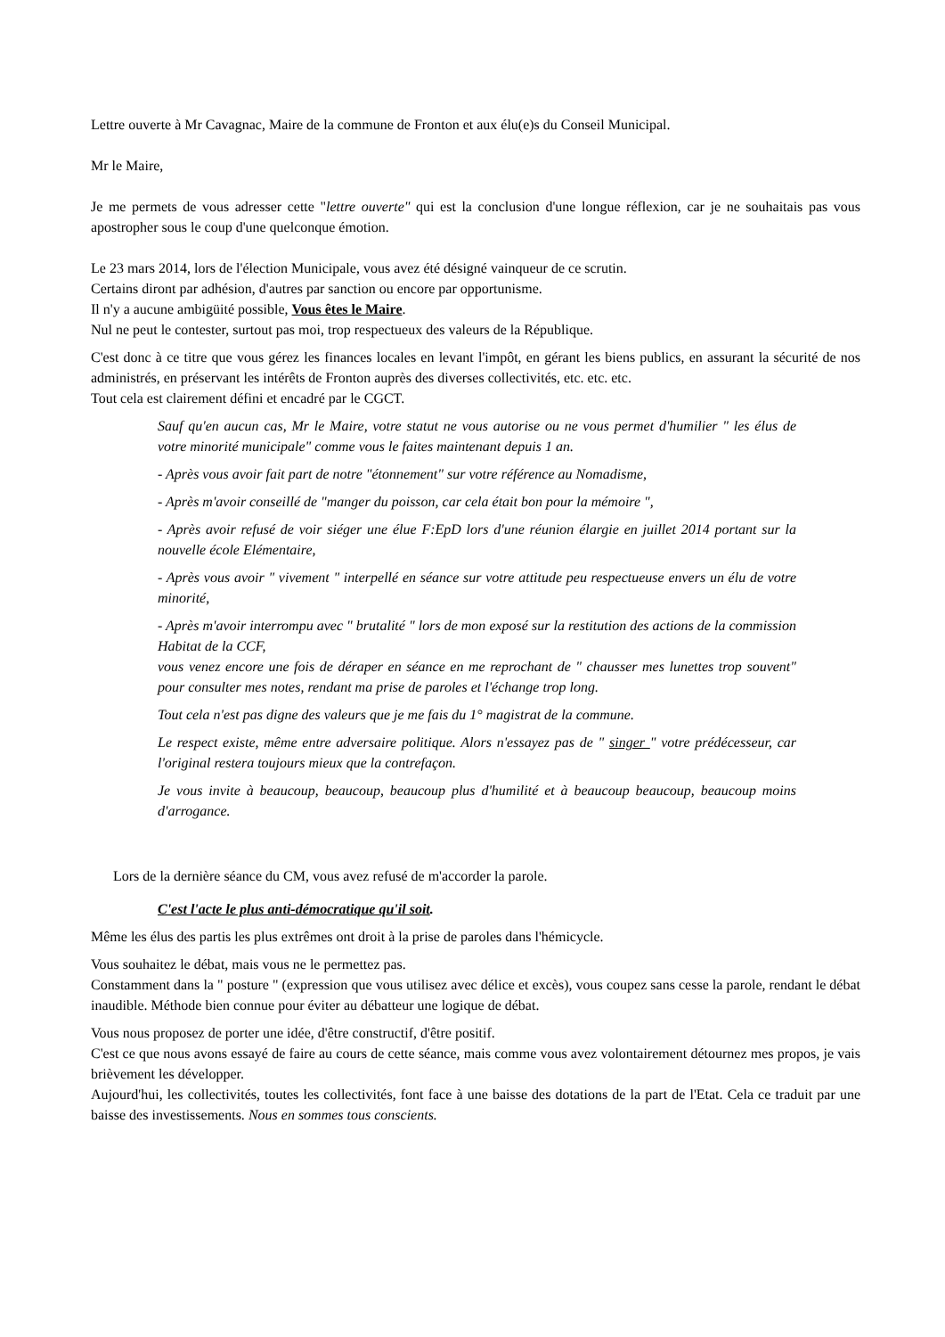Lettre ouverte à Mr Cavagnac, Maire de la commune de Fronton et aux élu(e)s du Conseil Municipal.
Mr le Maire,
Je me permets de vous adresser cette "lettre ouverte" qui est la conclusion d'une longue réflexion, car je ne souhaitais pas vous apostropher sous le coup d'une quelconque émotion.
Le 23 mars 2014, lors de l'élection Municipale, vous avez été désigné vainqueur de ce scrutin.
Certains diront par adhésion, d'autres par sanction ou encore par opportunisme.
Il n'y a aucune ambigüité possible, Vous êtes le Maire.
Nul ne peut le contester, surtout pas moi, trop respectueux des valeurs de la République.
C'est donc à ce titre que vous gérez les finances locales en levant l'impôt, en gérant les biens publics, en assurant la sécurité de nos administrés, en préservant les intérêts de Fronton auprès des diverses collectivités, etc. etc. etc.
Tout cela est clairement défini et encadré par le CGCT.
Sauf qu'en aucun cas, Mr le Maire, votre statut ne vous autorise ou ne vous permet d'humilier " les élus de votre minorité municipale" comme vous le faites maintenant depuis 1 an.
- Après vous avoir fait part de notre "étonnement" sur votre référence au Nomadisme,
- Après m'avoir conseillé de "manger du poisson, car cela était bon pour la mémoire ",
- Après avoir refusé de voir siéger une élue F:EpD lors d'une réunion élargie en juillet 2014 portant sur la nouvelle école Elémentaire,
- Après vous avoir " vivement " interpellé en séance sur votre attitude peu respectueuse envers un élu de votre minorité,
- Après m'avoir interrompu avec " brutalité " lors de mon exposé sur la restitution des actions de la commission Habitat de la CCF,
vous venez encore une fois de déraper en séance en me reprochant de " chausser mes lunettes trop souvent" pour consulter mes notes, rendant ma prise de paroles et l'échange trop long.
Tout cela n'est pas digne des valeurs que je me fais du 1° magistrat de la commune.
Le respect existe, même entre adversaire politique. Alors n'essayez pas de " singer " votre prédécesseur, car l'original restera toujours mieux que la contrefaçon.
Je vous invite à beaucoup, beaucoup, beaucoup plus d'humilité et à beaucoup beaucoup, beaucoup moins d'arrogance.
Lors de la dernière séance du CM, vous avez refusé de m'accorder la parole.
C'est l'acte le plus anti-démocratique qu'il soit.
Même les élus des partis les plus extrêmes ont droit à la prise de paroles dans l'hémicycle.
Vous souhaitez le débat, mais vous ne le permettez pas.
Constamment dans la " posture " (expression que vous utilisez avec délice et excès), vous coupez sans cesse la parole, rendant le débat inaudible. Méthode bien connue pour éviter au débatteur une logique de débat.
Vous nous proposez de porter une idée, d'être constructif, d'être positif.
C'est ce que nous avons essayé de faire au cours de cette séance, mais comme vous avez volontairement détournez mes propos, je vais brièvement les développer.
Aujourd'hui, les collectivités, toutes les collectivités, font face à une baisse des dotations de la part de l'Etat. Cela ce traduit par une baisse des investissements. Nous en sommes tous conscients.